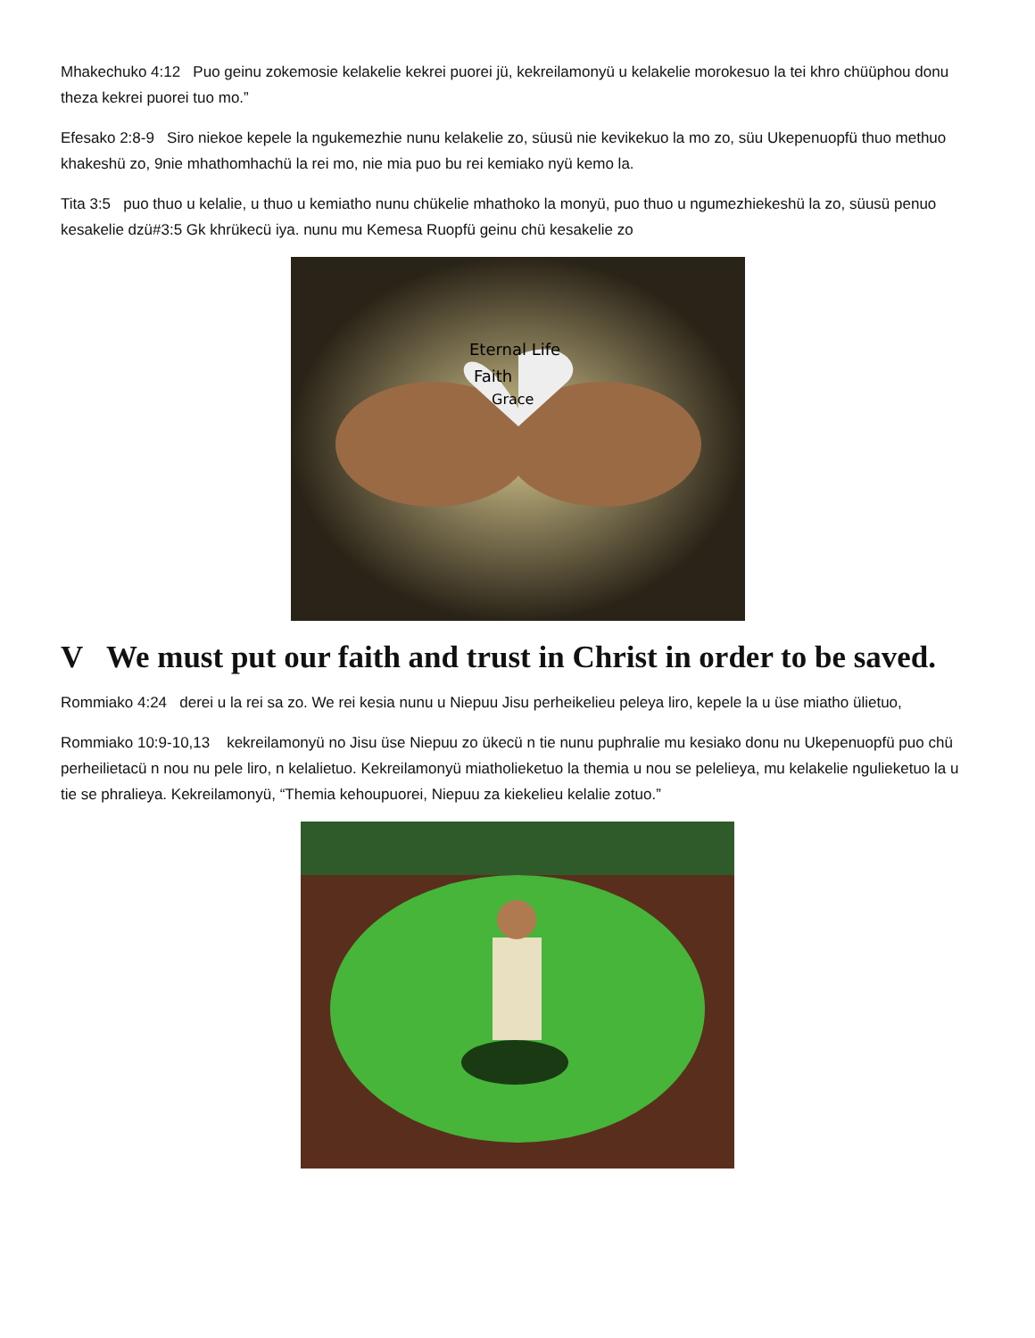Mhakechuko 4:12 Puo geinu zokemosie kelakelie kekrei puorei jü, kekreilamonyü u kelakelie morokesuo la tei khro chüüphou donu theza kekrei puorei tuo mo.”
Efesako 2:8-9 Siro niekoe kepele la ngukemezhie nunu kelakelie zo, süusü nie kevikekuo la mo zo, süu Ukepenuopfü thuo methuo khakeshü zo, 9nie mhathomhachü la rei mo, nie mia puo bu rei kemiako nyü kemo la.
Tita 3:5 puo thuo u kelalie, u thuo u kemiatho nunu chükelie mhathoko la monyü, puo thuo u ngumezhiekeshü la zo, süusü penuo kesakelie dzü#3:5 Gk khrükecü iya. nunu mu Kemesa Ruopfü geinu chü kesakelie zo
Eternal Life
Faith
Grace
V We must put our faith and trust in Christ in order to be saved.
Rommiako 4:24 derei u la rei sa zo. We rei kesia nunu u Niepuu Jisu perheikelieu peleya liro, kepele la u üse miatho ülietuo,
Rommiako 10:9-10,13 kekreilamonyü no Jisu üse Niepuu zo ükecü n tie nunu puphralie mu kesiako donu nu Ukepenuopfü puo chü perheilietacü n nou nu pele liro, n kelalietuo. Kekreilamonyü miatholieketuo la themia u nou se pelelieya, mu kelakelie ngulieketuo la u tie se phralieya. Kekreilamonyü, “Themia kehoupuorei, Niepuu za kiekelieu kelalie zotuo.”